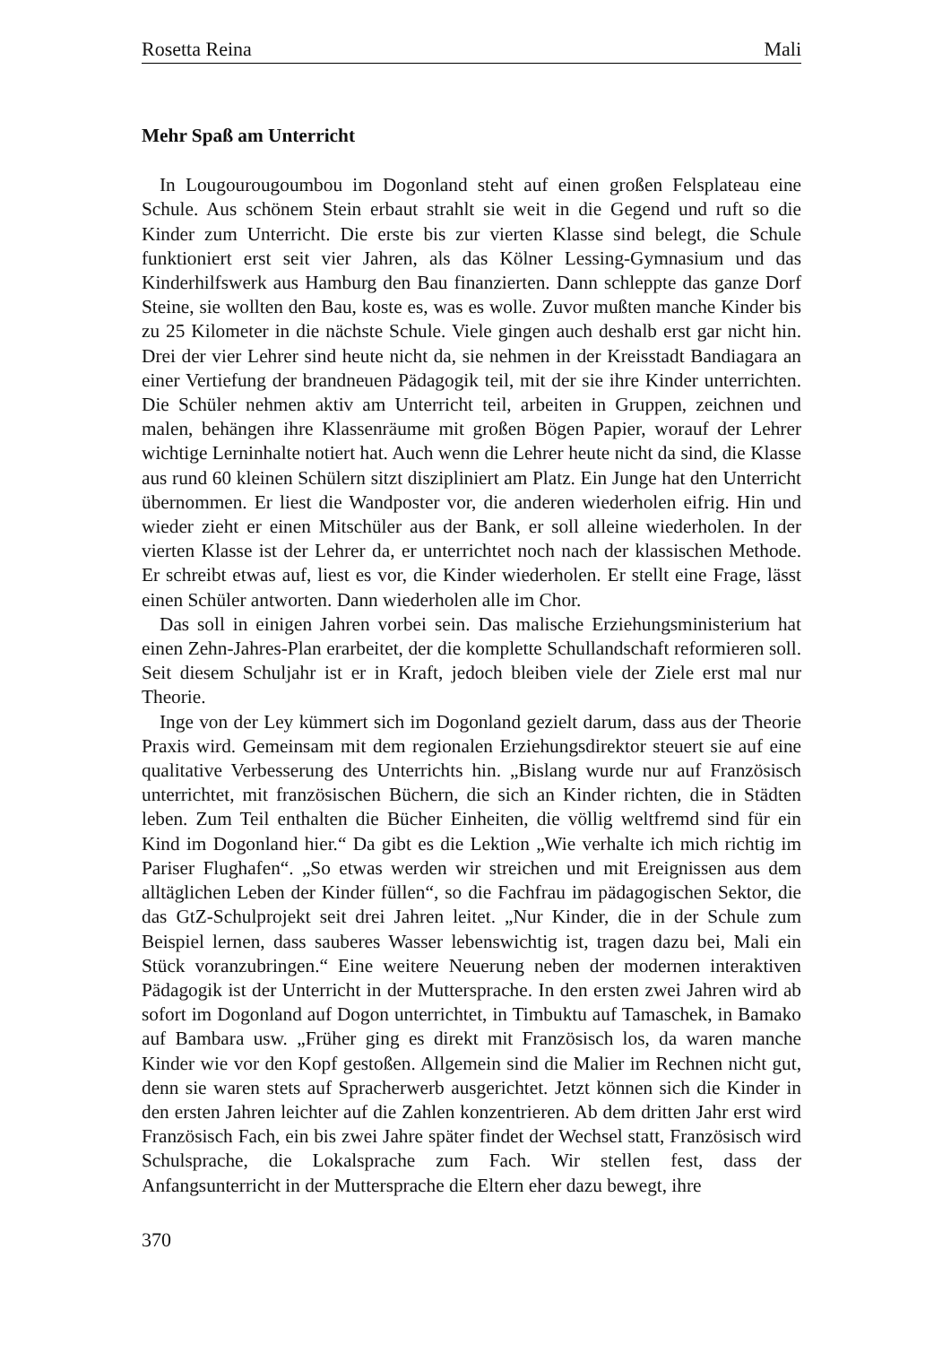Rosetta Reina Mali
Mehr Spaß am Unterricht
In Lougourougoumbou im Dogonland steht auf einen großen Felsplateau eine Schule. Aus schönem Stein erbaut strahlt sie weit in die Gegend und ruft so die Kinder zum Unterricht. Die erste bis zur vierten Klasse sind belegt, die Schule funktioniert erst seit vier Jahren, als das Kölner Lessing-Gymnasium und das Kinderhilfswerk aus Hamburg den Bau finanzierten. Dann schleppte das ganze Dorf Steine, sie wollten den Bau, koste es, was es wolle. Zuvor mußten manche Kinder bis zu 25 Kilometer in die nächste Schule. Viele gingen auch deshalb erst gar nicht hin. Drei der vier Lehrer sind heute nicht da, sie nehmen in der Kreisstadt Bandiagara an einer Vertiefung der brandneuen Pädagogik teil, mit der sie ihre Kinder unterrichten. Die Schüler nehmen aktiv am Unterricht teil, arbeiten in Gruppen, zeichnen und malen, behängen ihre Klassenräume mit großen Bögen Papier, worauf der Lehrer wichtige Lerninhalte notiert hat. Auch wenn die Lehrer heute nicht da sind, die Klasse aus rund 60 kleinen Schülern sitzt diszipliniert am Platz. Ein Junge hat den Unterricht übernommen. Er liest die Wandposter vor, die anderen wiederholen eifrig. Hin und wieder zieht er einen Mitschüler aus der Bank, er soll alleine wiederholen. In der vierten Klasse ist der Lehrer da, er unterrichtet noch nach der klassischen Methode. Er schreibt etwas auf, liest es vor, die Kinder wiederholen. Er stellt eine Frage, lässt einen Schüler antworten. Dann wiederholen alle im Chor.
Das soll in einigen Jahren vorbei sein. Das malische Erziehungsministerium hat einen Zehn-Jahres-Plan erarbeitet, der die komplette Schullandschaft reformieren soll. Seit diesem Schuljahr ist er in Kraft, jedoch bleiben viele der Ziele erst mal nur Theorie.
Inge von der Ley kümmert sich im Dogonland gezielt darum, dass aus der Theorie Praxis wird. Gemeinsam mit dem regionalen Erziehungsdirektor steuert sie auf eine qualitative Verbesserung des Unterrichts hin. „Bislang wurde nur auf Französisch unterrichtet, mit französischen Büchern, die sich an Kinder richten, die in Städten leben. Zum Teil enthalten die Bücher Einheiten, die völlig weltfremd sind für ein Kind im Dogonland hier.“ Da gibt es die Lektion „Wie verhalte ich mich richtig im Pariser Flughafen“. „So etwas werden wir streichen und mit Ereignissen aus dem alltäglichen Leben der Kinder füllen“, so die Fachfrau im pädagogischen Sektor, die das GtZ-Schulprojekt seit drei Jahren leitet. „Nur Kinder, die in der Schule zum Beispiel lernen, dass sauberes Wasser lebenswichtig ist, tragen dazu bei, Mali ein Stück voranzubringen.“ Eine weitere Neuerung neben der modernen interaktiven Pädagogik ist der Unterricht in der Muttersprache. In den ersten zwei Jahren wird ab sofort im Dogonland auf Dogon unterrichtet, in Timbuktu auf Tamaschek, in Bamako auf Bambara usw. „Früher ging es direkt mit Französisch los, da waren manche Kinder wie vor den Kopf gestoßen. Allgemein sind die Malier im Rechnen nicht gut, denn sie waren stets auf Spracherwerb ausgerichtet. Jetzt können sich die Kinder in den ersten Jahren leichter auf die Zahlen konzentrieren. Ab dem dritten Jahr erst wird Französisch Fach, ein bis zwei Jahre später findet der Wechsel statt, Französisch wird Schulsprache, die Lokalsprache zum Fach. Wir stellen fest, dass der Anfangsunterricht in der Muttersprache die Eltern eher dazu bewegt, ihre
370